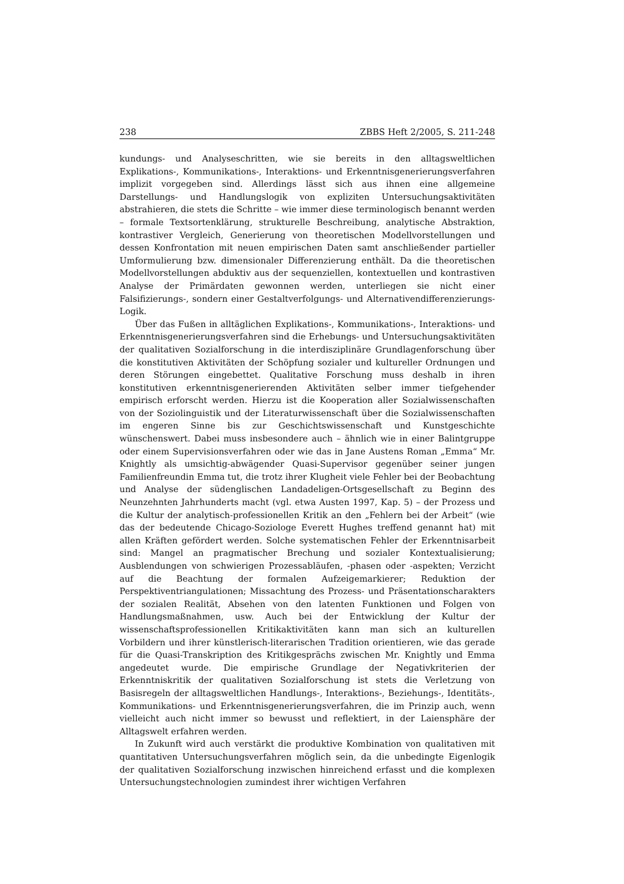238 ZBBS Heft 2/2005, S. 211-248
kundungs- und Analyseschritten, wie sie bereits in den alltagsweltlichen Explika­tions-, Kommunikations-, Interaktions- und Erkenntnisgenerierungsverfahren implizit vorgegeben sind. Allerdings lässt sich aus ihnen eine allgemeine Darstel­lungs- und Handlungslogik von expliziten Untersuchungsaktivitäten abstrahie­ren, die stets die Schritte – wie immer diese terminologisch benannt werden – formale Textsortenklärung, strukturelle Beschreibung, analytische Abstraktion, kontrastiver Vergleich, Generierung von theoretischen Modellvorstellungen und dessen Konfrontation mit neuen empirischen Daten samt anschließender partiel­ler Umformulierung bzw. dimensionaler Differenzierung enthält. Da die theoreti­schen Modellvorstellungen abduktiv aus der sequenziellen, kontextuellen und kontrastiven Analyse der Primärdaten gewonnen werden, unterliegen sie nicht einer Falsifizierungs-, sondern einer Gestaltverfolgungs- und Alternativendiffe­renzierungs-Logik.
Über das Fußen in alltäglichen Explikations-, Kommunikations-, Interaktions- und Erkenntnisgenerierungsverfahren sind die Erhebungs- und Untersuchungs­aktivitäten der qualitativen Sozialforschung in die interdisziplinäre Grundlagen­forschung über die konstitutiven Aktivitäten der Schöpfung sozialer und kultu­reller Ordnungen und deren Störungen eingebettet. Qualitative Forschung muss deshalb in ihren konstitutiven erkenntnisgenerierenden Aktivitäten selber im­mer tiefgehender empirisch erforscht werden. Hierzu ist die Kooperation aller Sozialwissenschaften von der Soziolinguistik und der Literaturwissenschaft über die Sozialwissenschaften im engeren Sinne bis zur Geschichtswissenschaft und Kunstgeschichte wünschenswert. Dabei muss insbesondere auch – ähnlich wie in einer Balintgruppe oder einem Supervisionsverfahren oder wie das in Jane Aus­tens Roman „Emma“ Mr. Knightly als umsichtig-abwägender Quasi-Supervisor gegenüber seiner jungen Familienfreundin Emma tut, die trotz ihrer Klugheit viele Fehler bei der Beobachtung und Analyse der südenglischen Landadeligen-Ortsgesellschaft zu Beginn des Neunzehnten Jahrhunderts macht (vgl. etwa Aus­ten 1997, Kap. 5) – der Prozess und die Kultur der analytisch-professionellen Kritik an den „Fehlern bei der Arbeit“ (wie das der bedeutende Chicago-Soziologe Everett Hughes treffend genannt hat) mit allen Kräften gefördert werden. Solche systematischen Fehler der Erkenntnisarbeit sind: Mangel an pragmatischer Bre­chung und sozialer Kontextualisierung; Ausblendungen von schwierigen Prozess­abläufen, -phasen oder -aspekten; Verzicht auf die Beachtung der formalen Auf­zeigemarkierer; Reduktion der Perspektiventriangulationen; Missachtung des Prozess- und Präsentationscharakters der sozialen Realität, Absehen von den latenten Funktionen und Folgen von Handlungsmaßnahmen, usw. Auch bei der Entwicklung der Kultur der wissenschaftsprofessionellen Kritikaktivitäten kann man sich an kulturellen Vorbildern und ihrer künstlerisch-literarischen Traditi­on orientieren, wie das gerade für die Quasi-Transkription des Kritikgesprächs zwischen Mr. Knightly und Emma angedeutet wurde. Die empirische Grundlage der Negativkriterien der Erkenntniskritik der qualitativen Sozialforschung ist stets die Verletzung von Basisregeln der alltagsweltlichen Handlungs-, Interakti­ons-, Beziehungs-, Identitäts-, Kommunikations- und Erkenntnisgenerierungs­verfahren, die im Prinzip auch, wenn vielleicht auch nicht immer so bewusst und reflektiert, in der Laiensphäre der Alltagswelt erfahren werden.
In Zukunft wird auch verstärkt die produktive Kombination von qualitativen mit quantitativen Untersuchungsverfahren möglich sein, da die unbedingte Ei­genlogik der qualitativen Sozialforschung inzwischen hinreichend erfasst und die komplexen Untersuchungstechnologien zumindest ihrer wichtigen Verfahren